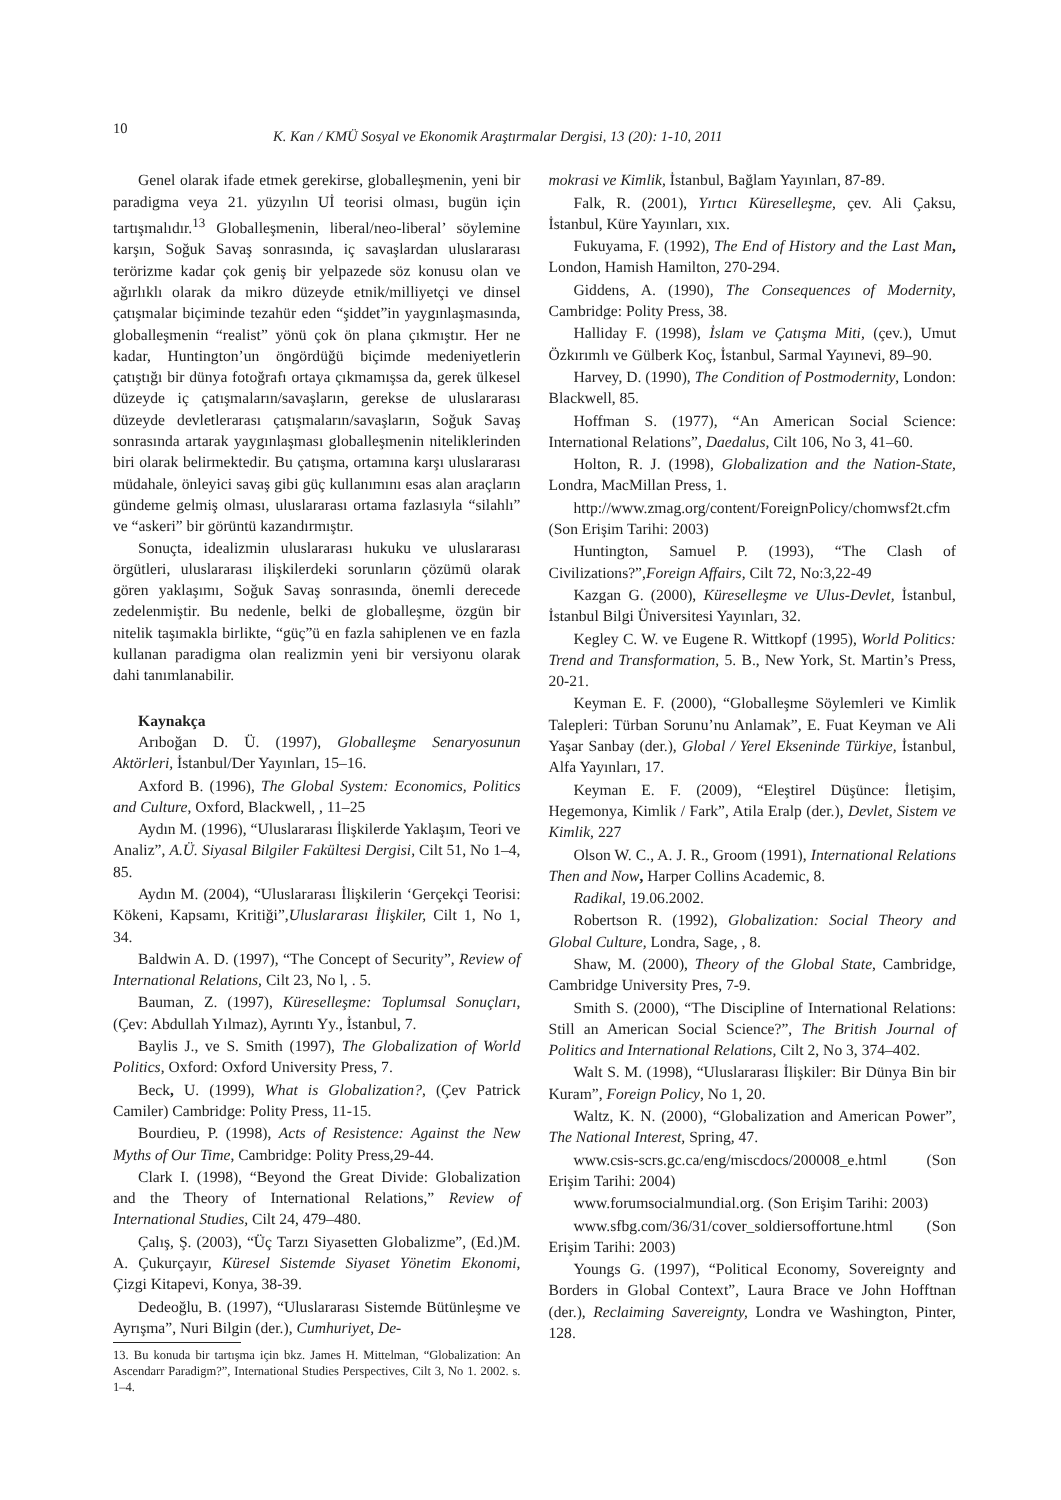10 K. Kan / KMÜ Sosyal ve Ekonomik Araştırmalar Dergisi, 13 (20): 1-10, 2011
Genel olarak ifade etmek gerekirse, globalleşmenin, yeni bir paradigma veya 21. yüzyılın Uİ teorisi olması, bugün için tartışmalıdır.<sup>13</sup> Globalleşmenin, liberal/neo-liberal’ söylemine karşın, Soğuk Savaş sonrasında, iç savaşlardan uluslararası terörizme kadar çok geniş bir yelpazede söz konusu olan ve ağırlıklı olarak da mikro düzeyde etnik/milliyetçi ve dinsel çatışmalar biçiminde tezahür eden “şiddet”in yaygınlaşmasında, globalleşmenin “realist” yönü çok ön plana çıkmıştır. Her ne kadar, Huntington’un öngördüğü biçimde medeniyetlerin çatıştığı bir dünya fotoğrafı ortaya çıkmamışsa da, gerek ülkesel düzeyde iç çatışmaların/savaşların, gerekse de uluslararası düzeyde devletlerarası çatışmaların/savaşların, Soğuk Savaş sonrasında artarak yaygınlaşması globalleşmenin niteliklerinden biri olarak belirmektedir. Bu çatışma, ortamına karşı uluslararası müdahale, önleyici savaş gibi güç kullanımını esas alan araçların gündeme gelmiş olması, uluslararası ortama fazlasıyla “silahlı” ve “askeri” bir görüntü kazandırmıştır.
Sonuçta, idealizmin uluslararası hukuku ve uluslararası örgütleri, uluslararası ilişkilerdeki sorunların çözümü olarak gören yaklaşımı, Soğuk Savaş sonrasında, önemli derecede zedelenmiştir. Bu nedenle, belki de globalleşme, özgün bir nitelik taşımakla birlikte, “güç”ü en fazla sahiplenen ve en fazla kullanan paradigma olan realizmin yeni bir versiyonu olarak dahi tanımlanabilir.
Kaynakça
Arıboğan D. Ü. (1997), Globalleşme Senaryosunun Aktörleri, İstanbul/Der Yayınları, 15–16.
Axford B. (1996), The Global System: Economics, Politics and Culture, Oxford, Blackwell, , 11–25
Aydın M. (1996), “Uluslararası İlişkilerde Yaklaşım, Teori ve Analiz”, A.Ü. Siyasal Bilgiler Fakültesi Dergisi, Cilt 51, No 1–4, 85.
Aydın M. (2004), “Uluslararası İlişkilerin ‘Gerçekçi Teorisi: Kökeni, Kapsamı, Kritiği”,Uluslararası İlişkiler, Cilt 1, No 1, 34.
Baldwin A. D. (1997), “The Concept of Security”, Review of International Relations, Cilt 23, No l, . 5.
Bauman, Z. (1997), Küreselleşme: Toplumsal Sonuçları, (Çev: Abdullah Yılmaz), Ayrıntı Yy., İstanbul, 7.
Baylis J., ve S. Smith (1997), The Globalization of World Politics, Oxford: Oxford University Press, 7.
Beck, U. (1999), What is Globalization?, (Çev Patrick Camiler) Cambridge: Polity Press, 11-15.
Bourdieu, P. (1998), Acts of Resistence: Against the New Myths of Our Time, Cambridge: Polity Press,29-44.
Clark I. (1998), “Beyond the Great Divide: Globalization and the Theory of International Relations,” Review of International Studies, Cilt 24, 479–480.
Çalış, Ş. (2003), “Üç Tarzı Siyasetten Globalizme”, (Ed.)M. A. Çukurçayır, Küresel Sistemde Siyaset Yönetim Ekonomi, Çizgi Kitapevi, Konya, 38-39.
Dedeoğlu, B. (1997), “Uluslararası Sistemde Bütünleşme ve Ayrışma”, Nuri Bilgin (der.), Cumhuriyet, De-
13. Bu konuda bir tartışma için bkz. James H. Mittelman, “Globalization: An Ascendarr Paradigm?”, International Studies Perspectives, Cilt 3, No 1. 2002. s. 1–4.
mokrasi ve Kimlik, İstanbul, Bağlam Yayınları, 87-89.
Falk, R. (2001), Yırtıcı Küreselleşme, çev. Ali Çaksu, İstanbul, Küre Yayınları, xıx.
Fukuyama, F. (1992), The End of History and the Last Man, London, Hamish Hamilton, 270-294.
Giddens, A. (1990), The Consequences of Modernity, Cambridge: Polity Press, 38.
Halliday F. (1998), İslam ve Çatışma Miti, (çev.), Umut Özkırımlı ve Gülberk Koç, İstanbul, Sarmal Yayınevi, 89–90.
Harvey, D. (1990), The Condition of Postmodernity, London: Blackwell, 85.
Hoffman S. (1977), “An American Social Science: International Relations”, Daedalus, Cilt 106, No 3, 41–60.
Holton, R. J. (1998), Globalization and the Nation-State, Londra, MacMillan Press, 1.
http://www.zmag.org/content/ForeignPolicy/chomwsf2t.cfm (Son Erişim Tarihi: 2003)
Huntington, Samuel P. (1993), “The Clash of Civilizations?”,Foreign Affairs, Cilt 72, No:3,22-49
Kazgan G. (2000), Küreselleşme ve Ulus-Devlet, İstanbul, İstanbul Bilgi Üniversitesi Yayınları, 32.
Kegley C. W. ve Eugene R. Wittkopf (1995), World Politics: Trend and Transformation, 5. B., New York, St. Martin’s Press, 20-21.
Keyman E. F. (2000), “Globalleşme Söylemleri ve Kimlik Talepleri: Türban Sorunu’nu Anlamak”, E. Fuat Keyman ve Ali Yaşar Sanbay (der.), Global / Yerel Ekseninde Türkiye, İstanbul, Alfa Yayınları, 17.
Keyman E. F. (2009), “Eleştirel Düşünce: İletişim, Hegemonya, Kimlik / Fark”, Atila Eralp (der.), Devlet, Sistem ve Kimlik, 227
Olson W. C., A. J. R., Groom (1991), International Relations Then and Now, Harper Collins Academic, 8.
Radikal, 19.06.2002.
Robertson R. (1992), Globalization: Social Theory and Global Culture, Londra, Sage, , 8.
Shaw, M. (2000), Theory of the Global State, Cambridge, Cambridge University Pres, 7-9.
Smith S. (2000), “The Discipline of International Relations: Still an American Social Science?”, The British Journal of Politics and International Relations, Cilt 2, No 3, 374–402.
Walt S. M. (1998), “Uluslararası İlişkiler: Bir Dünya Bin bir Kuram”, Foreign Policy, No 1, 20.
Waltz, K. N. (2000), “Globalization and American Power”, The National Interest, Spring, 47.
www.csis-scrs.gc.ca/eng/miscdocs/200008_e.html (Son Erişim Tarihi: 2004)
www.forumsocialmundial.org. (Son Erişim Tarihi: 2003)
www.sfbg.com/36/31/cover_soldiersoffortune.html (Son Erişim Tarihi: 2003)
Youngs G. (1997), “Political Economy, Sovereignty and Borders in Global Context”, Laura Brace ve John Hofftnan (der.), Reclaiming Savereignty, Londra ve Washington, Pinter, 128.